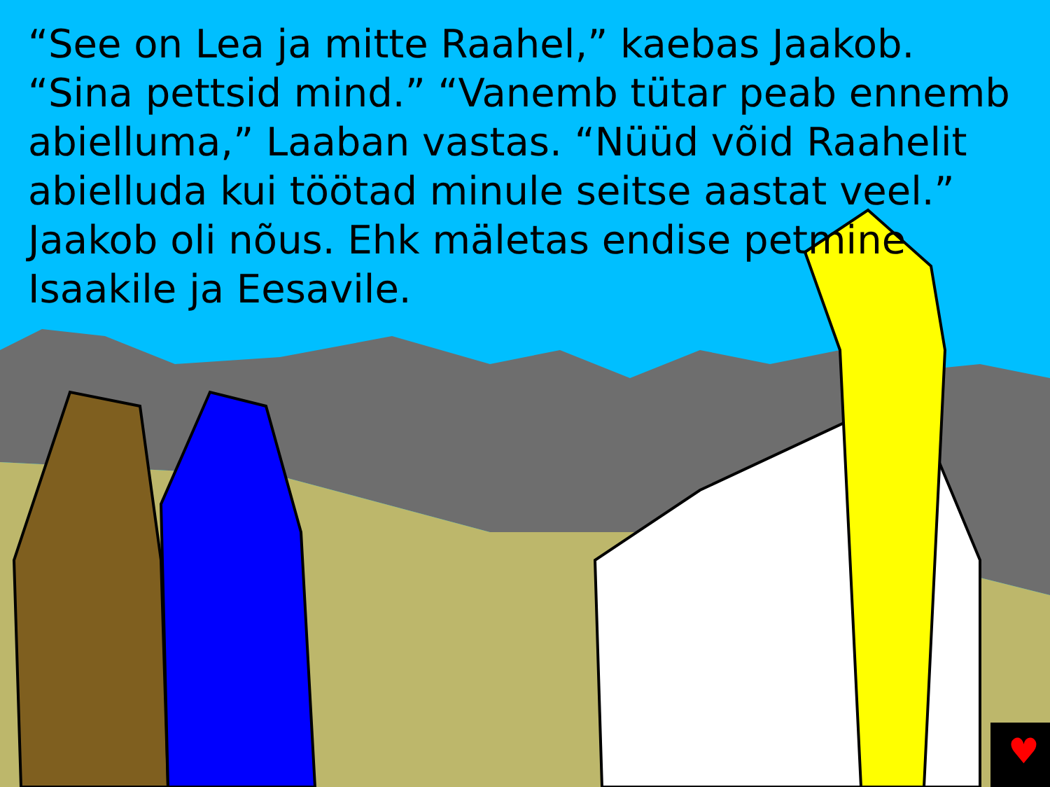♥
“See on Lea ja mitte Raahel,” kaebas Jaakob. “Sina pettsid mind.” “Vanemb tütar peab ennemb abielluma,” Laaban vastas. “Nüüd võid Raahelit abielluda kui töötad minule seitse aastat veel.” Jaakob oli nõus. Ehk mäletas endise petmine Isaakile ja Eesavile.